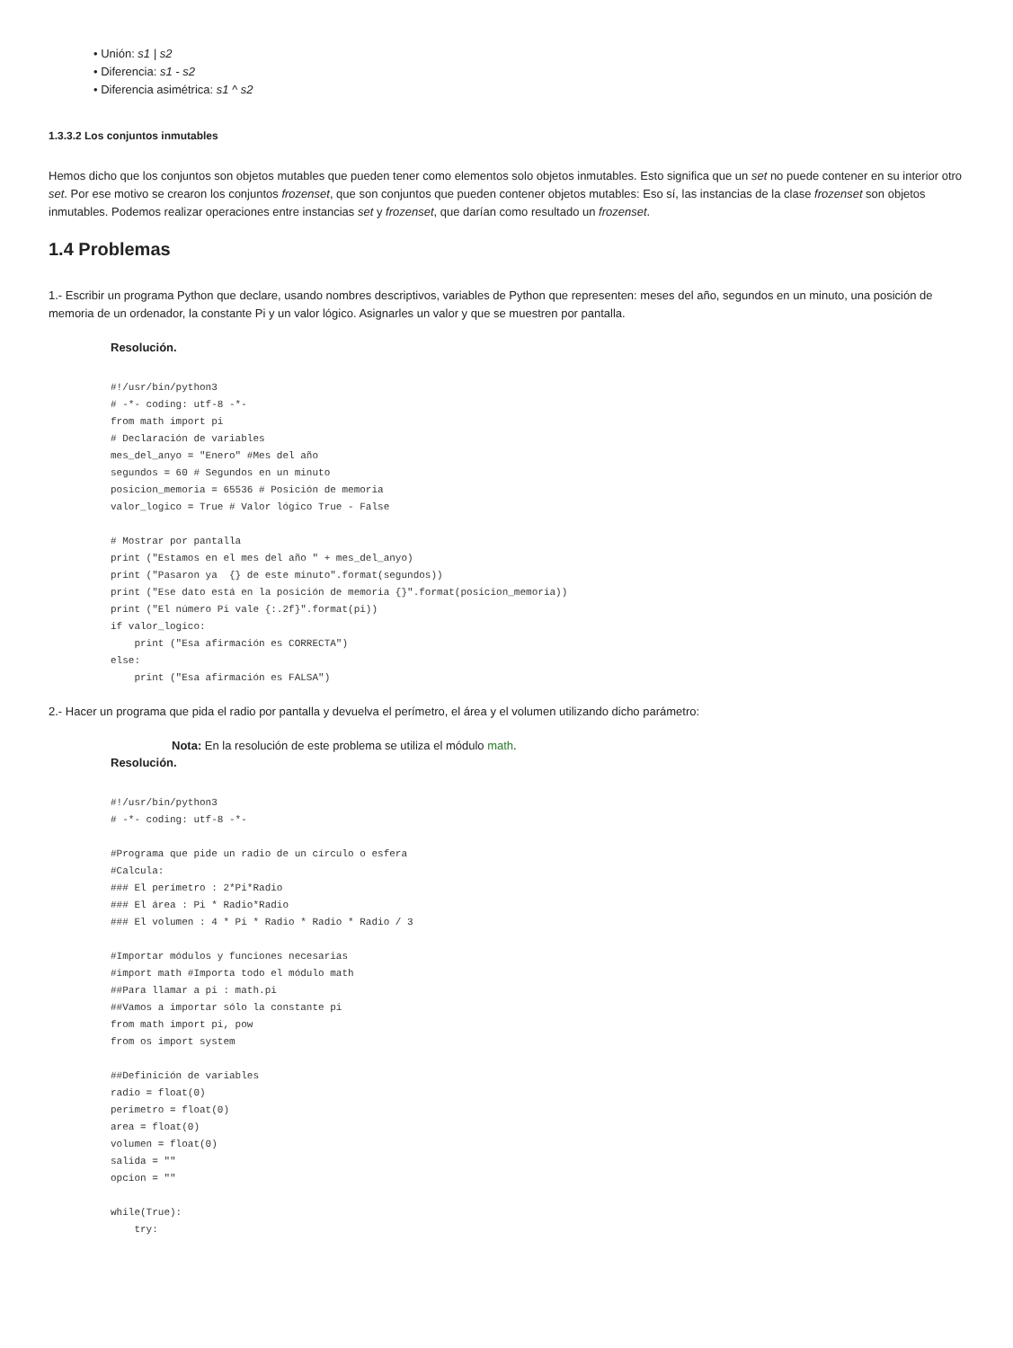• Unión: s1 | s2
• Diferencia: s1 - s2
• Diferencia asimétrica: s1 ^ s2
1.3.3.2 Los conjuntos inmutables
Hemos dicho que los conjuntos son objetos mutables que pueden tener como elementos solo objetos inmutables. Esto significa que un set no puede contener en su interior otro set. Por ese motivo se crearon los conjuntos frozenset, que son conjuntos que pueden contener objetos mutables: Eso sí, las instancias de la clase frozenset son objetos inmutables. Podemos realizar operaciones entre instancias set y frozenset, que darían como resultado un frozenset.
1.4 Problemas
1.- Escribir un programa Python que declare, usando nombres descriptivos, variables de Python que representen: meses del año, segundos en un minuto, una posición de memoria de un ordenador, la constante Pi y un valor lógico. Asignarles un valor y que se muestren por pantalla.
Resolución.
#!/usr/bin/python3
# -*- coding: utf-8 -*-
from math import pi
# Declaración de variables
mes_del_anyo = "Enero" #Mes del año
segundos = 60 # Segundos en un minuto
posicion_memoria = 65536 # Posición de memoria
valor_logico = True # Valor lógico True - False

# Mostrar por pantalla
print ("Estamos en el mes del año " + mes_del_anyo)
print ("Pasaron ya  {} de este minuto".format(segundos))
print ("Ese dato está en la posición de memoria {}".format(posicion_memoria))
print ("El número Pi vale {:.2f}".format(pi))
if valor_logico:
    print ("Esa afirmación es CORRECTA")
else:
    print ("Esa afirmación es FALSA")
2.- Hacer un programa que pida el radio por pantalla y devuelva el perímetro, el área y el volumen utilizando dicho parámetro:
Nota: En la resolución de este problema se utiliza el módulo math.
Resolución.
#!/usr/bin/python3
# -*- coding: utf-8 -*-

#Programa que pide un radio de un círculo o esfera
#Calcula:
### El perímetro : 2*Pi*Radio
### El área : Pi * Radio*Radio
### El volumen : 4 * Pi * Radio * Radio * Radio / 3

#Importar módulos y funciones necesarias
#import math #Importa todo el módulo math
##Para llamar a pi : math.pi
##Vamos a importar sólo la constante pi
from math import pi, pow
from os import system

##Definición de variables
radio = float(0)
perimetro = float(0)
area = float(0)
volumen = float(0)
salida = ""
opcion = ""

while(True):
    try: